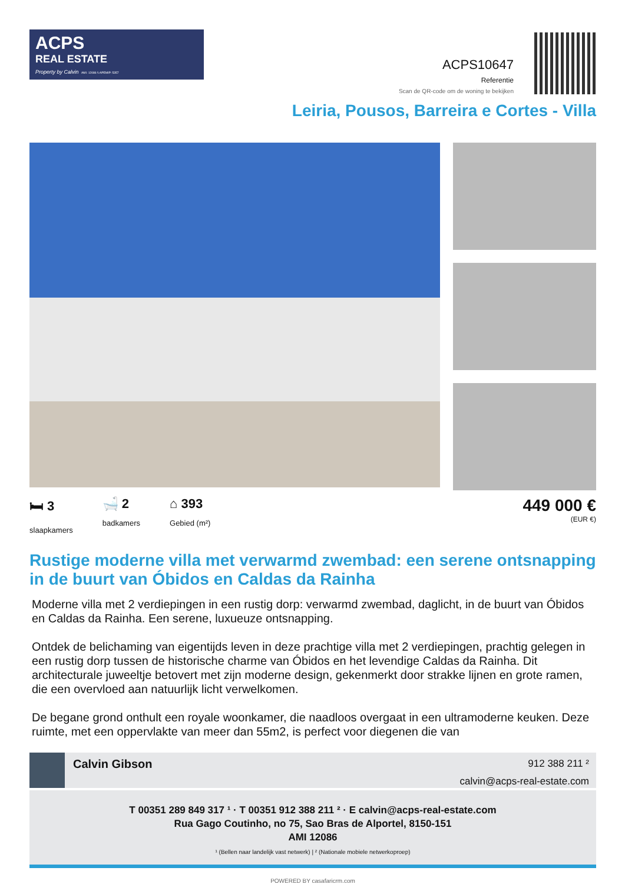ACPS
REAL ESTATE
Property by Calvin AMI: 12086 \\ APEMIP: 5357
ACPS10647
Referentie
Scan de QR-code om de woning te bekijken
Leiria, Pousos, Barreira e Cortes - Villa
🛏 3
slaapkamers
🛁 2
badkamers
⌂ 393
Gebied (m²)
449 000 €
(EUR €)
Rustige moderne villa met verwarmd zwembad: een serene ontsnapping in de buurt van Óbidos en Caldas da Rainha
Moderne villa met 2 verdiepingen in een rustig dorp: verwarmd zwembad, daglicht, in de buurt van Óbidos en Caldas da Rainha. Een serene, luxueuze ontsnapping.
Ontdek de belichaming van eigentijds leven in deze prachtige villa met 2 verdiepingen, prachtig gelegen in een rustig dorp tussen de historische charme van Óbidos en het levendige Caldas da Rainha. Dit architecturale juweeltje betovert met zijn moderne design, gekenmerkt door strakke lijnen en grote ramen, die een overvloed aan natuurlijk licht verwelkomen.
De begane grond onthult een royale woonkamer, die naadloos overgaat in een ultramoderne keuken. Deze ruimte, met een oppervlakte van meer dan 55m2, is perfect voor diegenen die van
Calvin Gibson
912 388 211 ²
calvin@acps-real-estate.com
T 00351 289 849 317 ¹ · T 00351 912 388 211 ² · E calvin@acps-real-estate.com
Rua Gago Coutinho, no 75, Sao Bras de Alportel, 8150-151
AMI 12086
¹ (Bellen naar landelijk vast netwerk) | ² (Nationale mobiele netwerkoproep)
POWERED BY casafaricrm.com